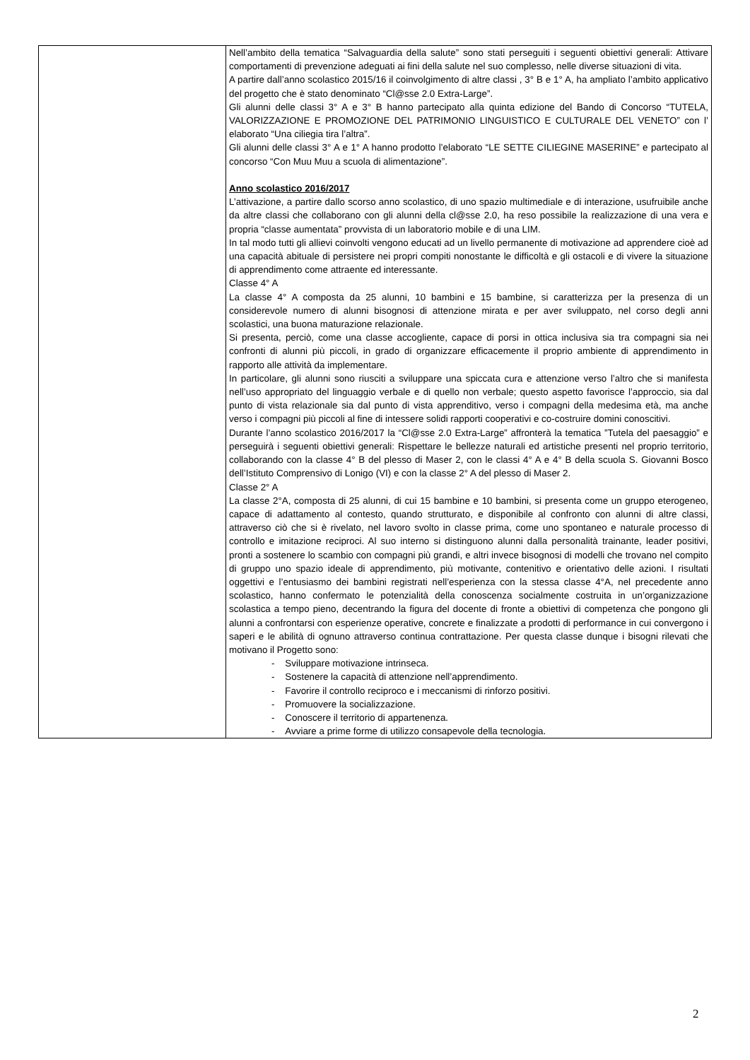| | Nell’ambito della tematica “Salvaguardia della salute” sono stati perseguiti i seguenti obiettivi generali: Attivare comportamenti di prevenzione adeguati ai fini della salute nel suo complesso, nelle diverse situazioni di vita. A partire dall’anno scolastico 2015/16 il coinvolgimento di altre classi , 3° B e 1° A, ha ampliato l’ambito applicativo del progetto che è stato denominato “Cl@sse 2.0 Extra-Large”. Gli alunni delle classi 3° A e 3° B hanno partecipato alla quinta edizione del Bando di Concorso “TUTELA, VALORIZZAZIONE E PROMOZIONE DEL PATRIMONIO LINGUISTICO E CULTURALE DEL VENETO” con l’ elaborato “Una ciliegia tira l’altra”. Gli alunni delle classi 3° A e 1° A hanno prodotto l’elaborato “LE SETTE CILIEGINE MASERINE” e partecipato al concorso “Con Muu Muu a scuola di alimentazione”. Anno scolastico 2016/2017 L’attivazione, a partire dallo scorso anno scolastico, di uno spazio multimediale e di interazione, usufruibile anche da altre classi che collaborano con gli alunni della cl@sse 2.0, ha reso possibile la realizzazione di una vera e propria “classe aumentata” provvista di un laboratorio mobile e di una LIM. In tal modo tutti gli allievi coinvolti vengono educati ad un livello permanente di motivazione ad apprendere cioè ad una capacità abituale di persistere nei propri compiti nonostante le difficoltà e gli ostacoli e di vivere la situazione di apprendimento come attraente ed interessante. Classe 4° A La classe 4° A composta da 25 alunni, 10 bambini e 15 bambine, si caratterizza per la presenza di un considerevole numero di alunni bisognosi di attenzione mirata e per aver sviluppato, nel corso degli anni scolastici, una buona maturazione relazionale. Si presenta, perciò, come una classe accogliente, capace di porsi in ottica inclusiva sia tra compagni sia nei confronti di alunni più piccoli, in grado di organizzare efficacemente il proprio ambiente di apprendimento in rapporto alle attività da implementare. In particolare, gli alunni sono riusciti a sviluppare una spiccata cura e attenzione verso l’altro che si manifesta nell’uso appropriato del linguaggio verbale e di quello non verbale; questo aspetto favorisce l’approccio, sia dal punto di vista relazionale sia dal punto di vista apprenditivo, verso i compagni della medesima età, ma anche verso i compagni più piccoli al fine di intessere solidi rapporti cooperativi e co-costruire domini conoscitivi. Durante l’anno scolastico 2016/2017 la “Cl@sse 2.0 Extra-Large” affronterà la tematica ”Tutela del paesaggio” e perseguirà i seguenti obiettivi generali: Rispettare le bellezze naturali ed artistiche presenti nel proprio territorio, collaborando con la classe 4° B del plesso di Maser 2, con le classi 4° A e 4° B della scuola S. Giovanni Bosco dell’Istituto Comprensivo di Lonigo (VI) e con la classe 2° A del plesso di Maser 2. Classe 2° A La classe 2°A, composta di 25 alunni, di cui 15 bambine e 10 bambini, si presenta come un gruppo eterogeneo, capace di adattamento al contesto, quando strutturato, e disponibile al confronto con alunni di altre classi, attraverso ciò che si è rivelato, nel lavoro svolto in classe prima, come uno spontaneo e naturale processo di controllo e imitazione reciproci. Al suo interno si distinguono alunni dalla personalità trainante, leader positivi, pronti a sostenere lo scambio con compagni più grandi, e altri invece bisognosi di modelli che trovano nel compito di gruppo uno spazio ideale di apprendimento, più motivante, contenitivo e orientativo delle azioni. I risultati oggettivi e l’entusiasmo dei bambini registrati nell’esperienza con la stessa classe 4°A, nel precedente anno scolastico, hanno confermato le potenzialità della conoscenza socialmente costruita in un’organizzazione scolastica a tempo pieno, decentrando la figura del docente di fronte a obiettivi di competenza che pongono gli alunni a confrontarsi con esperienze operative, concrete e finalizzate a prodotti di performance in cui convergono i saperi e le abilità di ognuno attraverso continua contrattazione. Per questa classe dunque i bisogni rilevati che motivano il Progetto sono: - Sviluppare motivazione intrinseca. - Sostenere la capacità di attenzione nell’apprendimento. - Favorire il controllo reciproco e i meccanismi di rinforzo positivi. - Promuovere la socializzazione. - Conoscere il territorio di appartenenza. - Avviare a prime forme di utilizzo consapevole della tecnologia. |
2